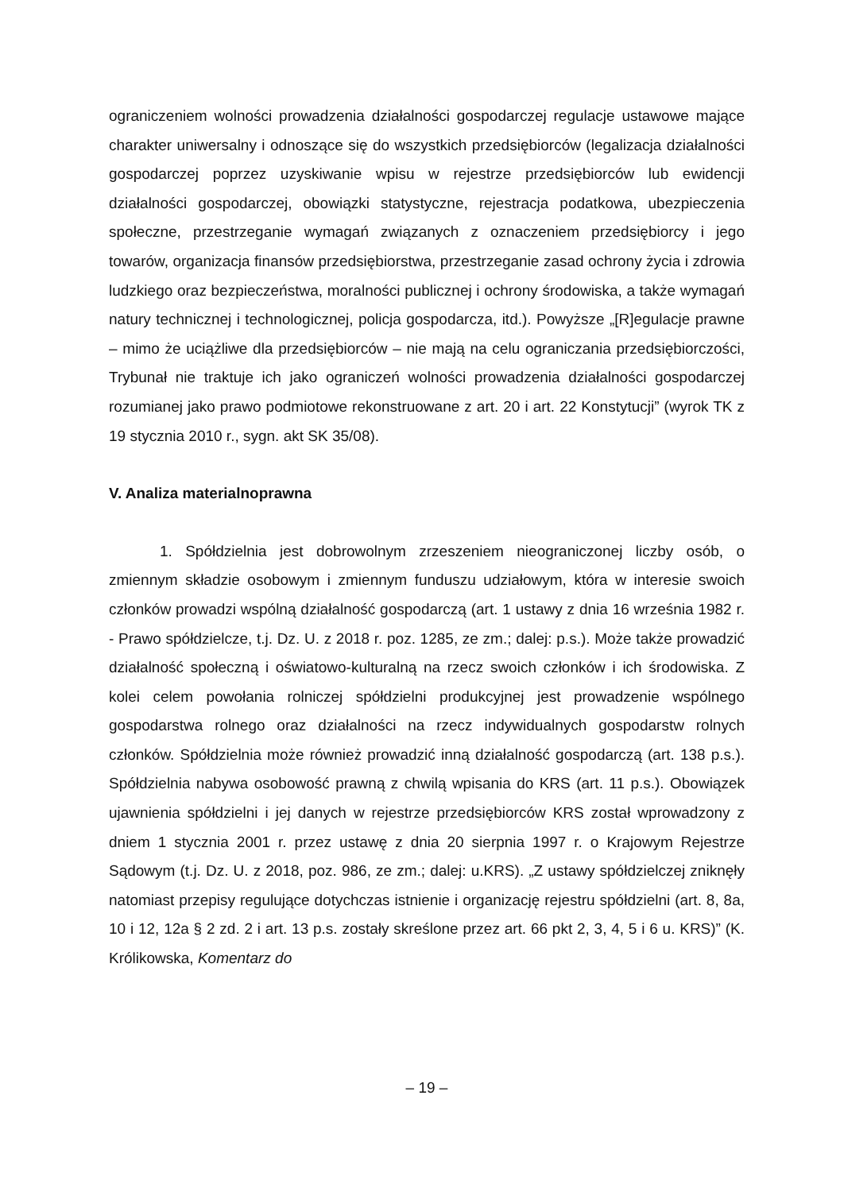ograniczeniem wolności prowadzenia działalności gospodarczej regulacje ustawowe mające charakter uniwersalny i odnoszące się do wszystkich przedsiębiorców (legalizacja działalności gospodarczej poprzez uzyskiwanie wpisu w rejestrze przedsiębiorców lub ewidencji działalności gospodarczej, obowiązki statystyczne, rejestracja podatkowa, ubezpieczenia społeczne, przestrzeganie wymagań związanych z oznaczeniem przedsiębiorcy i jego towarów, organizacja finansów przedsiębiorstwa, przestrzeganie zasad ochrony życia i zdrowia ludzkiego oraz bezpieczeństwa, moralności publicznej i ochrony środowiska, a także wymagań natury technicznej i technologicznej, policja gospodarcza, itd.). Powyższe „[R]egulacje prawne – mimo że uciążliwe dla przedsiębiorców – nie mają na celu ograniczania przedsiębiorczości, Trybunał nie traktuje ich jako ograniczeń wolności prowadzenia działalności gospodarczej rozumianej jako prawo podmiotowe rekonstruowane z art. 20 i art. 22 Konstytucji” (wyrok TK z 19 stycznia 2010 r., sygn. akt SK 35/08).
V. Analiza materialnoprawna
1. Spółdzielnia jest dobrowolnym zrzeszeniem nieograniczonej liczby osób, o zmiennym składzie osobowym i zmiennym funduszu udziałowym, która w interesie swoich członków prowadzi wspólną działalność gospodarczą (art. 1 ustawy z dnia 16 września 1982 r. - Prawo spółdzielcze, t.j. Dz. U. z 2018 r. poz. 1285, ze zm.; dalej: p.s.). Może także prowadzić działalność społeczną i oświatowo-kulturalną na rzecz swoich członków i ich środowiska. Z kolei celem powołania rolniczej spółdzielni produkcyjnej jest prowadzenie wspólnego gospodarstwa rolnego oraz działalności na rzecz indywidualnych gospodarstw rolnych członków. Spółdzielnia może również prowadzić inną działalność gospodarczą (art. 138 p.s.). Spółdzielnia nabywa osobowość prawną z chwilą wpisania do KRS (art. 11 p.s.). Obowiązek ujawnienia spółdzielni i jej danych w rejestrze przedsiębiorców KRS został wprowadzony z dniem 1 stycznia 2001 r. przez ustawę z dnia 20 sierpnia 1997 r. o Krajowym Rejestrze Sądowym (t.j. Dz. U. z 2018, poz. 986, ze zm.; dalej: u.KRS). „Z ustawy spółdzielczej zniknęły natomiast przepisy regulujące dotychczas istnienie i organizację rejestru spółdzielni (art. 8, 8a, 10 i 12, 12a § 2 zd. 2 i art. 13 p.s. zostały skreślone przez art. 66 pkt 2, 3, 4, 5 i 6 u. KRS)” (K. Królikowska, Komentarz do
– 19 –